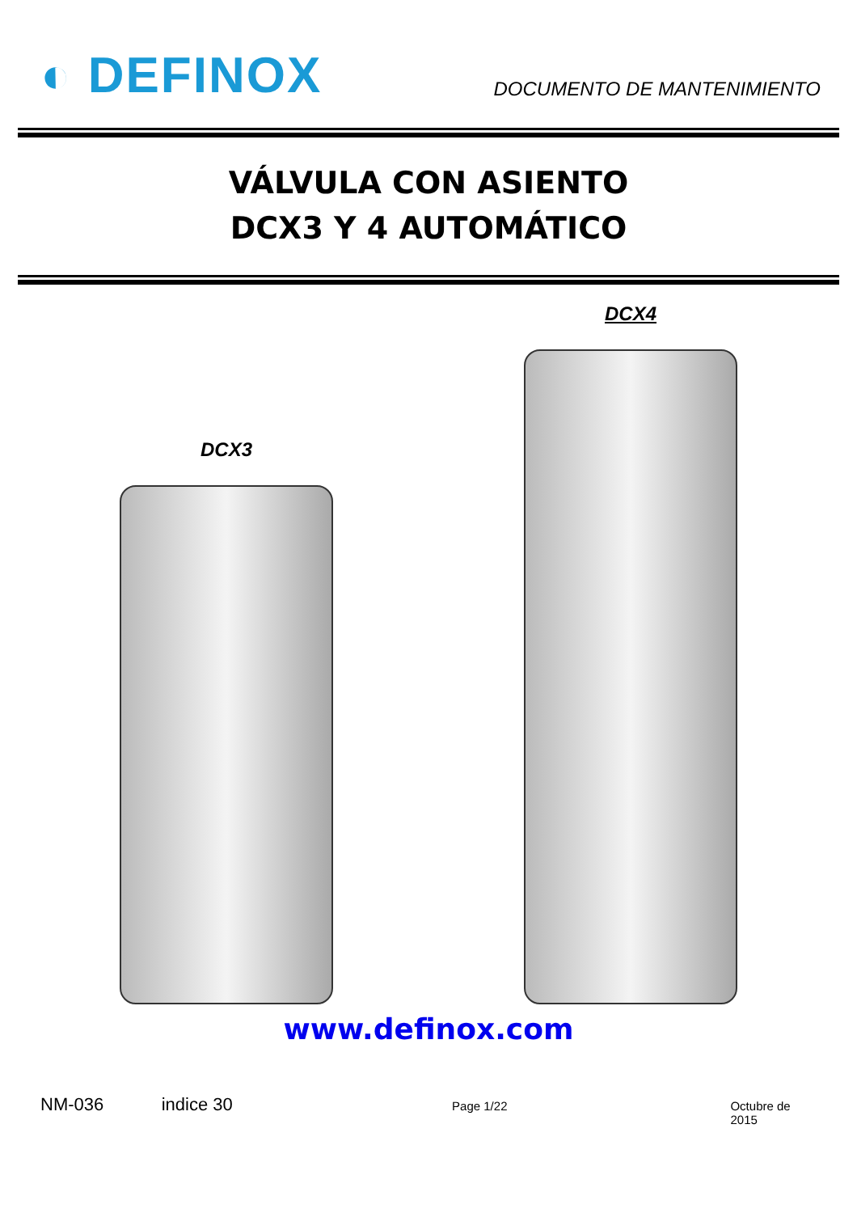◐ DEFINOX
DOCUMENTO DE MANTENIMIENTO
VÁLVULA CON ASIENTO
DCX3 Y 4 AUTOMÁTICO
DCX3
DCX4
www.definox.com
NM-036 indice 30 Page 1/22 Octubre de 2015